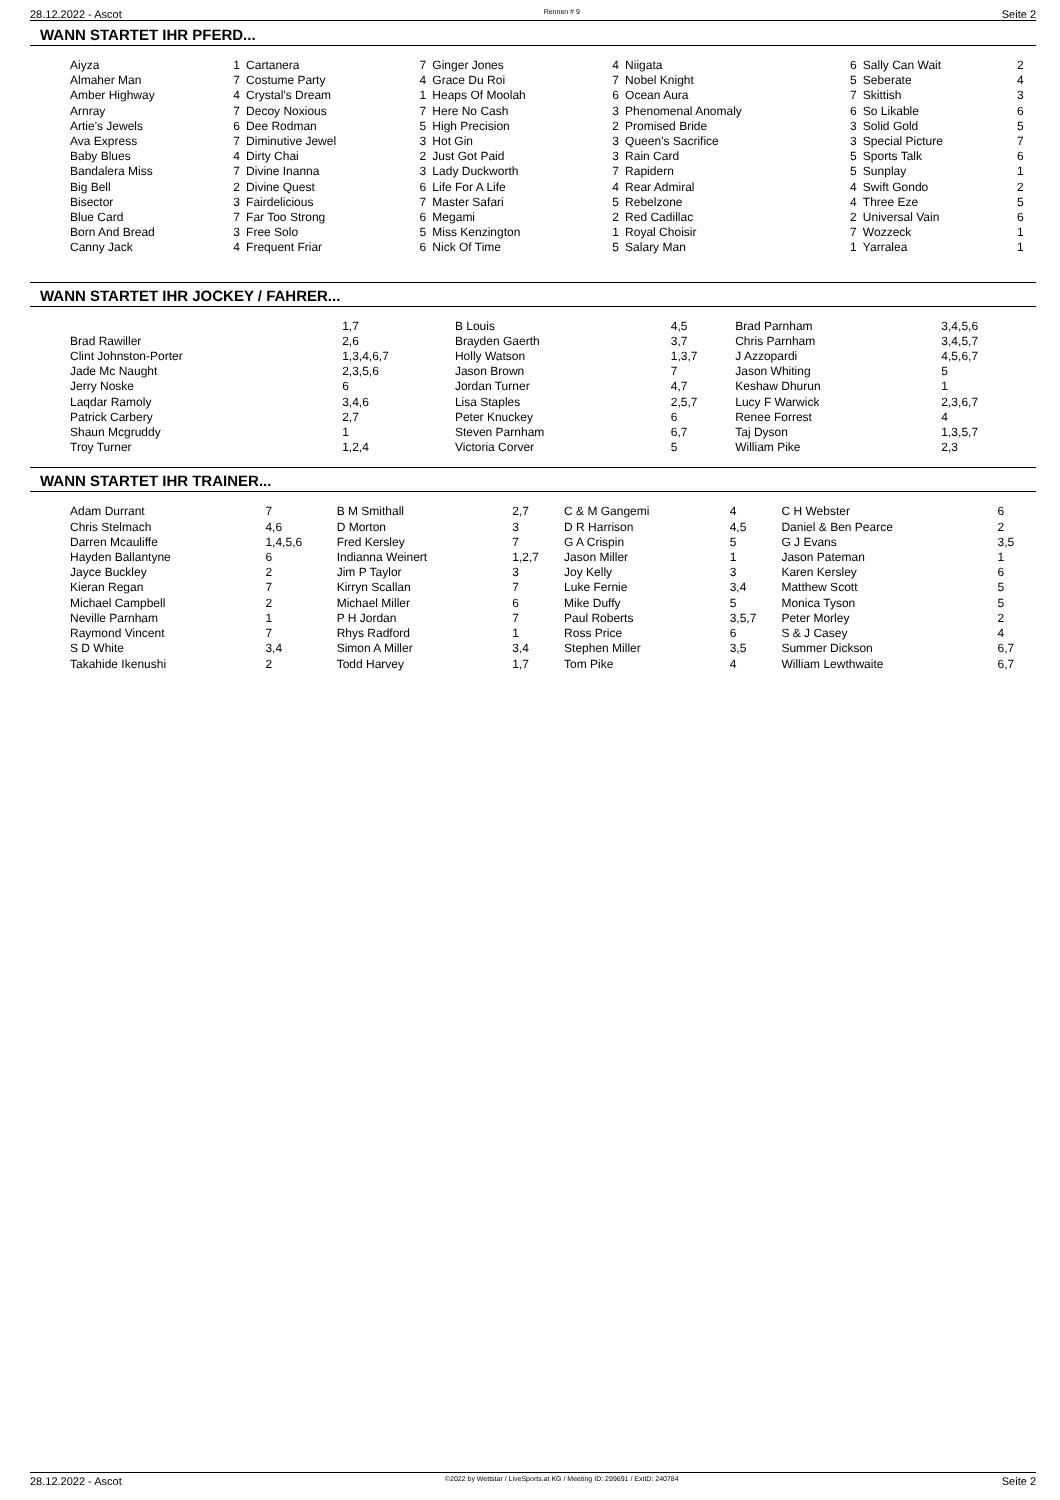28.12.2022 - Ascot Rennen # 9 Seite 2
WANN STARTET IHR PFERD...
| Aiyza | 1 | Cartanera | 7 | Ginger Jones | 4 | Niigata | 6 | Sally Can Wait | 2 |
| Almaher Man | 7 | Costume Party | 4 | Grace Du Roi | 7 | Nobel Knight | 5 | Seberate | 4 |
| Amber Highway | 4 | Crystal's Dream | 1 | Heaps Of Moolah | 6 | Ocean Aura | 7 | Skittish | 3 |
| Arnray | 7 | Decoy Noxious | 7 | Here No Cash | 3 | Phenomenal Anomaly | 6 | So Likable | 6 |
| Artie's Jewels | 6 | Dee Rodman | 5 | High Precision | 2 | Promised Bride | 3 | Solid Gold | 5 |
| Ava Express | 7 | Diminutive Jewel | 3 | Hot Gin | 3 | Queen's Sacrifice | 3 | Special Picture | 7 |
| Baby Blues | 4 | Dirty Chai | 2 | Just Got Paid | 3 | Rain Card | 5 | Sports Talk | 6 |
| Bandalera Miss | 7 | Divine Inanna | 3 | Lady Duckworth | 7 | Rapidern | 5 | Sunplay | 1 |
| Big Bell | 2 | Divine Quest | 6 | Life For A Life | 4 | Rear Admiral | 4 | Swift Gondo | 2 |
| Bisector | 3 | Fairdelicious | 7 | Master Safari | 5 | Rebelzone | 4 | Three Eze | 5 |
| Blue Card | 7 | Far Too Strong | 6 | Megami | 2 | Red Cadillac | 2 | Universal Vain | 6 |
| Born And Bread | 3 | Free Solo | 5 | Miss Kenzington | 1 | Royal Choisir | 7 | Wozzeck | 1 |
| Canny Jack | 4 | Frequent Friar | 6 | Nick Of Time | 5 | Salary Man | 1 | Yarralea | 1 |
WANN STARTET IHR JOCKEY / FAHRER...
| | 1,7 | B Louis | 4,5 | Brad Parnham | 3,4,5,6 |
| Brad Rawiller | 2,6 | Brayden Gaerth | 3,7 | Chris Parnham | 3,4,5,7 |
| Clint Johnston-Porter | 1,3,4,6,7 | Holly Watson | 1,3,7 | J Azzopardi | 4,5,6,7 |
| Jade Mc Naught | 2,3,5,6 | Jason Brown | 7 | Jason Whiting | 5 |
| Jerry Noske | 6 | Jordan Turner | 4,7 | Keshaw Dhurun | 1 |
| Laqdar Ramoly | 3,4,6 | Lisa Staples | 2,5,7 | Lucy F Warwick | 2,3,6,7 |
| Patrick Carbery | 2,7 | Peter Knuckey | 6 | Renee Forrest | 4 |
| Shaun Mcgruddy | 1 | Steven Parnham | 6,7 | Taj Dyson | 1,3,5,7 |
| Troy Turner | 1,2,4 | Victoria Corver | 5 | William Pike | 2,3 |
WANN STARTET IHR TRAINER...
| Adam Durrant | 7 | B M Smithall | 2,7 | C & M Gangemi | 4 | C H Webster | 6 |
| Chris Stelmach | 4,6 | D Morton | 3 | D R Harrison | 4,5 | Daniel & Ben Pearce | 2 |
| Darren Mcauliffe | 1,4,5,6 | Fred Kersley | 7 | G A Crispin | 5 | G J Evans | 3,5 |
| Hayden Ballantyne | 6 | Indianna Weinert | 1,2,7 | Jason Miller | 1 | Jason Pateman | 1 |
| Jayce Buckley | 2 | Jim P Taylor | 3 | Joy Kelly | 3 | Karen Kersley | 6 |
| Kieran Regan | 7 | Kirryn Scallan | 7 | Luke Fernie | 3,4 | Matthew Scott | 5 |
| Michael Campbell | 2 | Michael Miller | 6 | Mike Duffy | 5 | Monica Tyson | 5 |
| Neville Parnham | 1 | P H Jordan | 7 | Paul Roberts | 3,5,7 | Peter Morley | 2 |
| Raymond Vincent | 7 | Rhys Radford | 1 | Ross Price | 6 | S & J Casey | 4 |
| S D White | 3,4 | Simon A Miller | 3,4 | Stephen Miller | 3,5 | Summer Dickson | 6,7 |
| Takahide Ikenushi | 2 | Todd Harvey | 1,7 | Tom Pike | 4 | William Lewthwaite | 6,7 |
28.12.2022 - Ascot ©2022 by Wettstar / LiveSports.at KG / Meeting ID: 299691 / ExtID: 240784 Seite 2